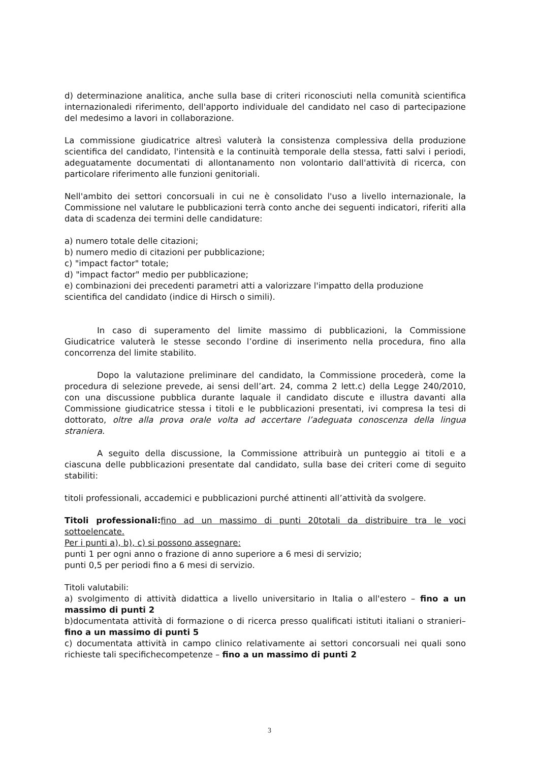d) determinazione analitica, anche sulla base di criteri riconosciuti nella comunità scientifica internazionaledi riferimento, dell'apporto individuale del candidato nel caso di partecipazione del medesimo a lavori in collaborazione.
La commissione giudicatrice altresì valuterà la consistenza complessiva della produzione scientifica del candidato, l'intensità e la continuità temporale della stessa, fatti salvi i periodi, adeguatamente documentati di allontanamento non volontario dall'attività di ricerca, con particolare riferimento alle funzioni genitoriali.
Nell'ambito dei settori concorsuali in cui ne è consolidato l'uso a livello internazionale, la Commissione nel valutare le pubblicazioni terrà conto anche dei seguenti indicatori, riferiti alla data di scadenza dei termini delle candidature:
a) numero totale delle citazioni;
b) numero medio di citazioni per pubblicazione;
c) "impact factor" totale;
d) "impact factor" medio per pubblicazione;
e) combinazioni dei precedenti parametri atti a valorizzare l'impatto della produzione scientifica del candidato (indice di Hirsch o simili).
In caso di superamento del limite massimo di pubblicazioni, la Commissione Giudicatrice valuterà le stesse secondo l’ordine di inserimento nella procedura, fino alla concorrenza del limite stabilito.
Dopo la valutazione preliminare del candidato, la Commissione procederà, come la procedura di selezione prevede, ai sensi dell’art. 24, comma 2 lett.c) della Legge 240/2010, con una discussione pubblica durante laquale il candidato discute e illustra davanti alla Commissione giudicatrice stessa i titoli e le pubblicazioni presentati, ivi compresa la tesi di dottorato, oltre alla prova orale volta ad accertare l’adeguata conoscenza della lingua straniera.
A seguito della discussione, la Commissione attribuirà un punteggio ai titoli e a ciascuna delle pubblicazioni presentate dal candidato, sulla base dei criteri come di seguito stabiliti:
titoli professionali, accademici e pubblicazioni purché attinenti all’attività da svolgere.
Titoli professionali: fino ad un massimo di punti 20totali da distribuire tra le voci sottoelencate.
Per i punti a), b), c) si possono assegnare:
punti 1 per ogni anno o frazione di anno superiore a 6 mesi di servizio;
punti 0,5 per periodi fino a 6 mesi di servizio.
Titoli valutabili:
a) svolgimento di attività didattica a livello universitario in Italia o all'estero – fino a un massimo di punti 2
b)documentata attività di formazione o di ricerca presso qualificati istituti italiani o stranieri– fino a un massimo di punti 5
c) documentata attività in campo clinico relativamente ai settori concorsuali nei quali sono richieste tali specifichecompetenze – fino a un massimo di punti 2
3